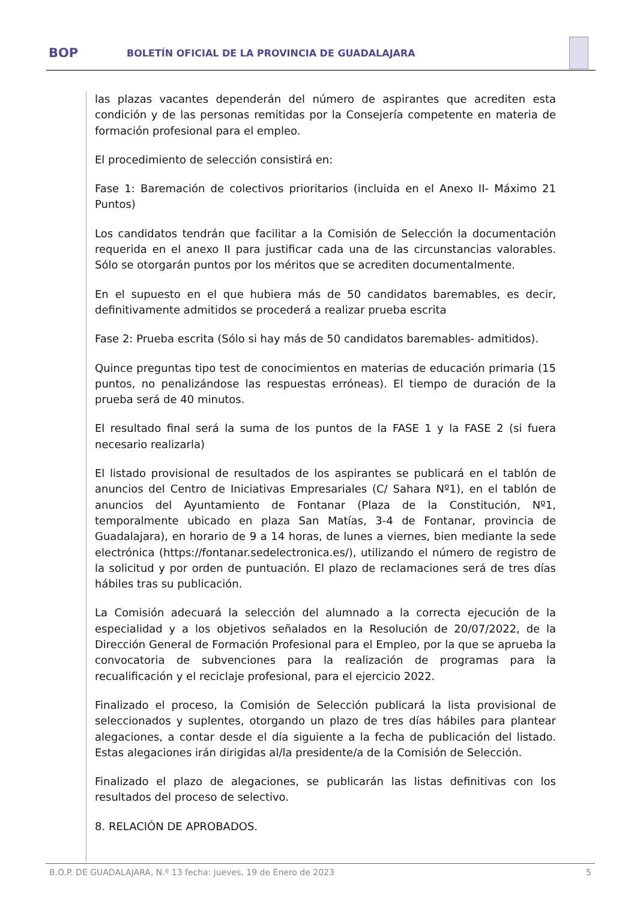BOP
BOLETÍN OFICIAL DE LA PROVINCIA DE GUADALAJARA
las plazas vacantes dependerán del número de aspirantes que acrediten esta condición y de las personas remitidas por la Consejería competente en materia de formación profesional para el empleo.
El procedimiento de selección consistirá en:
Fase 1: Baremación de colectivos prioritarios (incluida en el Anexo II- Máximo 21 Puntos)
Los candidatos tendrán que facilitar a la Comisión de Selección la documentación requerida en el anexo II para justificar cada una de las circunstancias valorables. Sólo se otorgarán puntos por los méritos que se acrediten documentalmente.
En el supuesto en el que hubiera más de 50 candidatos baremables, es decir, definitivamente admitidos se procederá a realizar prueba escrita
Fase 2: Prueba escrita (Sólo si hay más de 50 candidatos baremables- admitidos).
Quince preguntas tipo test de conocimientos en materias de educación primaria (15 puntos, no penalizándose las respuestas erróneas). El tiempo de duración de la prueba será de 40 minutos.
El resultado final será la suma de los puntos de la FASE 1 y la FASE 2 (si fuera necesario realizarla)
El listado provisional de resultados de los aspirantes se publicará en el tablón de anuncios del Centro de Iniciativas Empresariales (C/ Sahara Nº1), en el tablón de anuncios del Ayuntamiento de Fontanar (Plaza de la Constitución, Nº1, temporalmente ubicado en plaza San Matías, 3-4 de Fontanar, provincia de Guadalajara), en horario de 9 a 14 horas, de lunes a viernes, bien mediante la sede electrónica (https://fontanar.sedelectronica.es/), utilizando el número de registro de la solicitud y por orden de puntuación. El plazo de reclamaciones será de tres días hábiles tras su publicación.
La Comisión adecuará la selección del alumnado a la correcta ejecución de la especialidad y a los objetivos señalados en la Resolución de 20/07/2022, de la Dirección General de Formación Profesional para el Empleo, por la que se aprueba la convocatoria de subvenciones para la realización de programas para la recualificación y el reciclaje profesional, para el ejercicio 2022.
Finalizado el proceso, la Comisión de Selección publicará la lista provisional de seleccionados y suplentes, otorgando un plazo de tres días hábiles para plantear alegaciones, a contar desde el día siguiente a la fecha de publicación del listado. Estas alegaciones irán dirigidas al/la presidente/a de la Comisión de Selección.
Finalizado el plazo de alegaciones, se publicarán las listas definitivas con los resultados del proceso de selectivo.
8. RELACIÓN DE APROBADOS.
B.O.P. DE GUADALAJARA, N.º 13 fecha: jueves, 19 de Enero de 2023 5